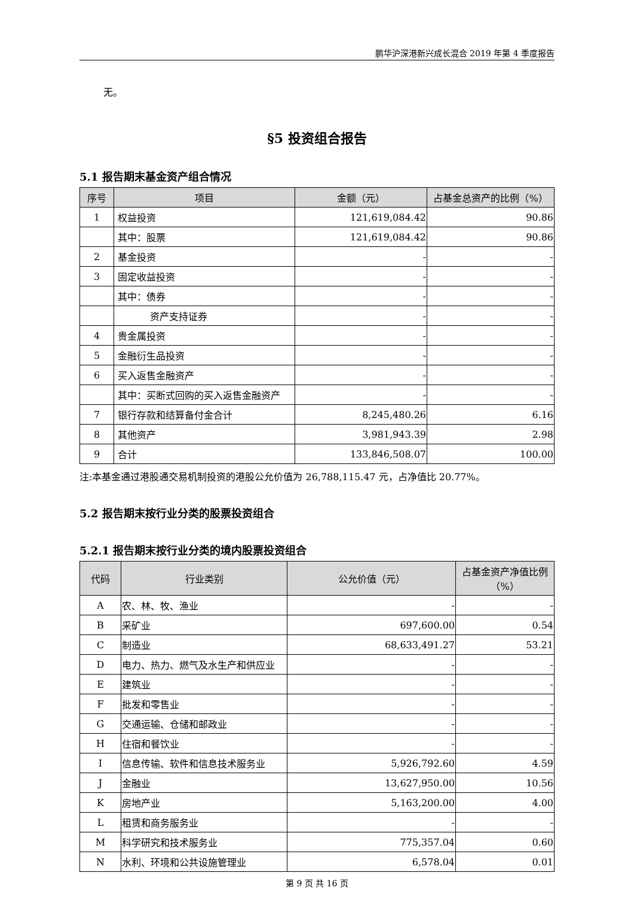鹏华沪深港新兴成长混合 2019 年第 4 季度报告
无。
§5 投资组合报告
5.1 报告期末基金资产组合情况
| 序号 | 项目 | 金额（元） | 占基金总资产的比例（%） |
| --- | --- | --- | --- |
| 1 | 权益投资 | 121,619,084.42 | 90.86 |
| | 其中：股票 | 121,619,084.42 | 90.86 |
| 2 | 基金投资 | - | - |
| 3 | 固定收益投资 | - | - |
| | 其中：债券 | - | - |
| | 资产支持证券 | - | - |
| 4 | 贵金属投资 | - | - |
| 5 | 金融衍生品投资 | - | - |
| 6 | 买入返售金融资产 | - | - |
| | 其中：买断式回购的买入返售金融资产 | - | - |
| 7 | 银行存款和结算备付金合计 | 8,245,480.26 | 6.16 |
| 8 | 其他资产 | 3,981,943.39 | 2.98 |
| 9 | 合计 | 133,846,508.07 | 100.00 |
注:本基金通过港股通交易机制投资的港股公允价值为 26,788,115.47 元，占净值比 20.77%。
5.2 报告期末按行业分类的股票投资组合
5.2.1 报告期末按行业分类的境内股票投资组合
| 代码 | 行业类别 | 公允价值（元） | 占基金资产净值比例（%） |
| --- | --- | --- | --- |
| A | 农、林、牧、渔业 | - | - |
| B | 采矿业 | 697,600.00 | 0.54 |
| C | 制造业 | 68,633,491.27 | 53.21 |
| D | 电力、热力、燃气及水生产和供应业 | - | - |
| E | 建筑业 | - | - |
| F | 批发和零售业 | - | - |
| G | 交通运输、仓储和邮政业 | - | - |
| H | 住宿和餐饮业 | - | - |
| I | 信息传输、软件和信息技术服务业 | 5,926,792.60 | 4.59 |
| J | 金融业 | 13,627,950.00 | 10.56 |
| K | 房地产业 | 5,163,200.00 | 4.00 |
| L | 租赁和商务服务业 | - | - |
| M | 科学研究和技术服务业 | 775,357.04 | 0.60 |
| N | 水利、环境和公共设施管理业 | 6,578.04 | 0.01 |
第 9 页 共 16 页